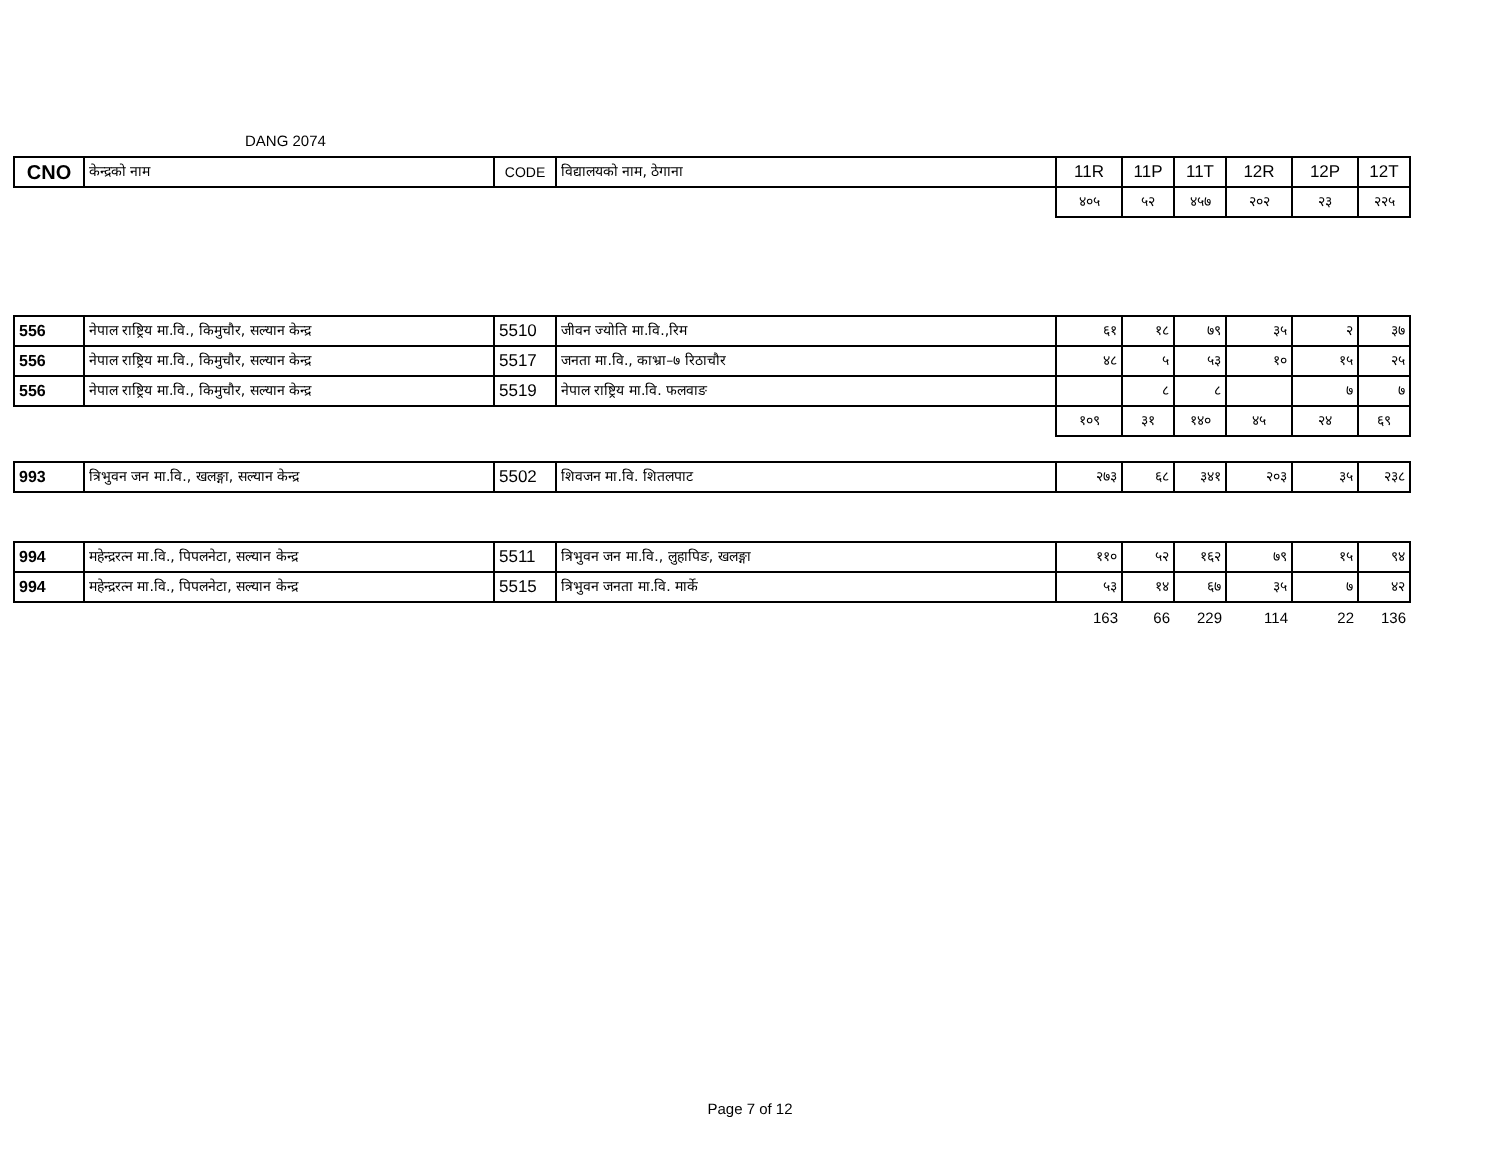DANG 2074
| CNO | केन्द्रको नाम | CODE | विद्यालयको नाम, ठेगाना | 11R | 11P | 11T | 12R | 12P | 12T |
| --- | --- | --- | --- | --- | --- | --- | --- | --- | --- |
| | | | | ४०५ | ५२ | ४५७ | २०२ | २३ | २२५ |
| 556 | नेपाल राष्ट्रिय मा.वि., किमुचौर, सल्यान केन्द्र | 5510 | जीवन ज्योति मा.वि.,रिम | ६१ | १८ | ७९ | ३५ | २ | ३७ |
| 556 | नेपाल राष्ट्रिय मा.वि., किमुचौर, सल्यान केन्द्र | 5517 | जनता मा.वि., काभ्रा–७ रिठाचौर | ४८ | ५ | ५३ | १० | १५ | २५ |
| 556 | नेपाल राष्ट्रिय मा.वि., किमुचौर, सल्यान केन्द्र | 5519 | नेपाल राष्ट्रिय मा.वि. फलवाङ | | ८ | ८ | | ७ | ७ |
| | | | | १०९ | ३१ | १४० | ४५ | २४ | ६९ |
| 993 | त्रिभुवन जन मा.वि., खलङ्गा, सल्यान केन्द्र | 5502 | शिवजन मा.वि. शितलपाट | २७३ | ६८ | ३४१ | २०३ | ३५ | २३८ |
| 994 | महेन्द्ररत्न मा.वि., पिपलनेटा, सल्यान केन्द्र | 5511 | त्रिभुवन जन मा.वि., लुहापिङ, खलङ्गा | ११० | ५२ | १६२ | ७९ | १५ | ९४ |
| 994 | महेन्द्ररत्न मा.वि., पिपलनेटा, सल्यान केन्द्र | 5515 | त्रिभुवन जनता मा.वि. मार्के | ५३ | १४ | ६७ | ३५ | ७ | ४२ |
| | | | | 163 | 66 | 229 | 114 | 22 | 136 |
Page 7 of 12